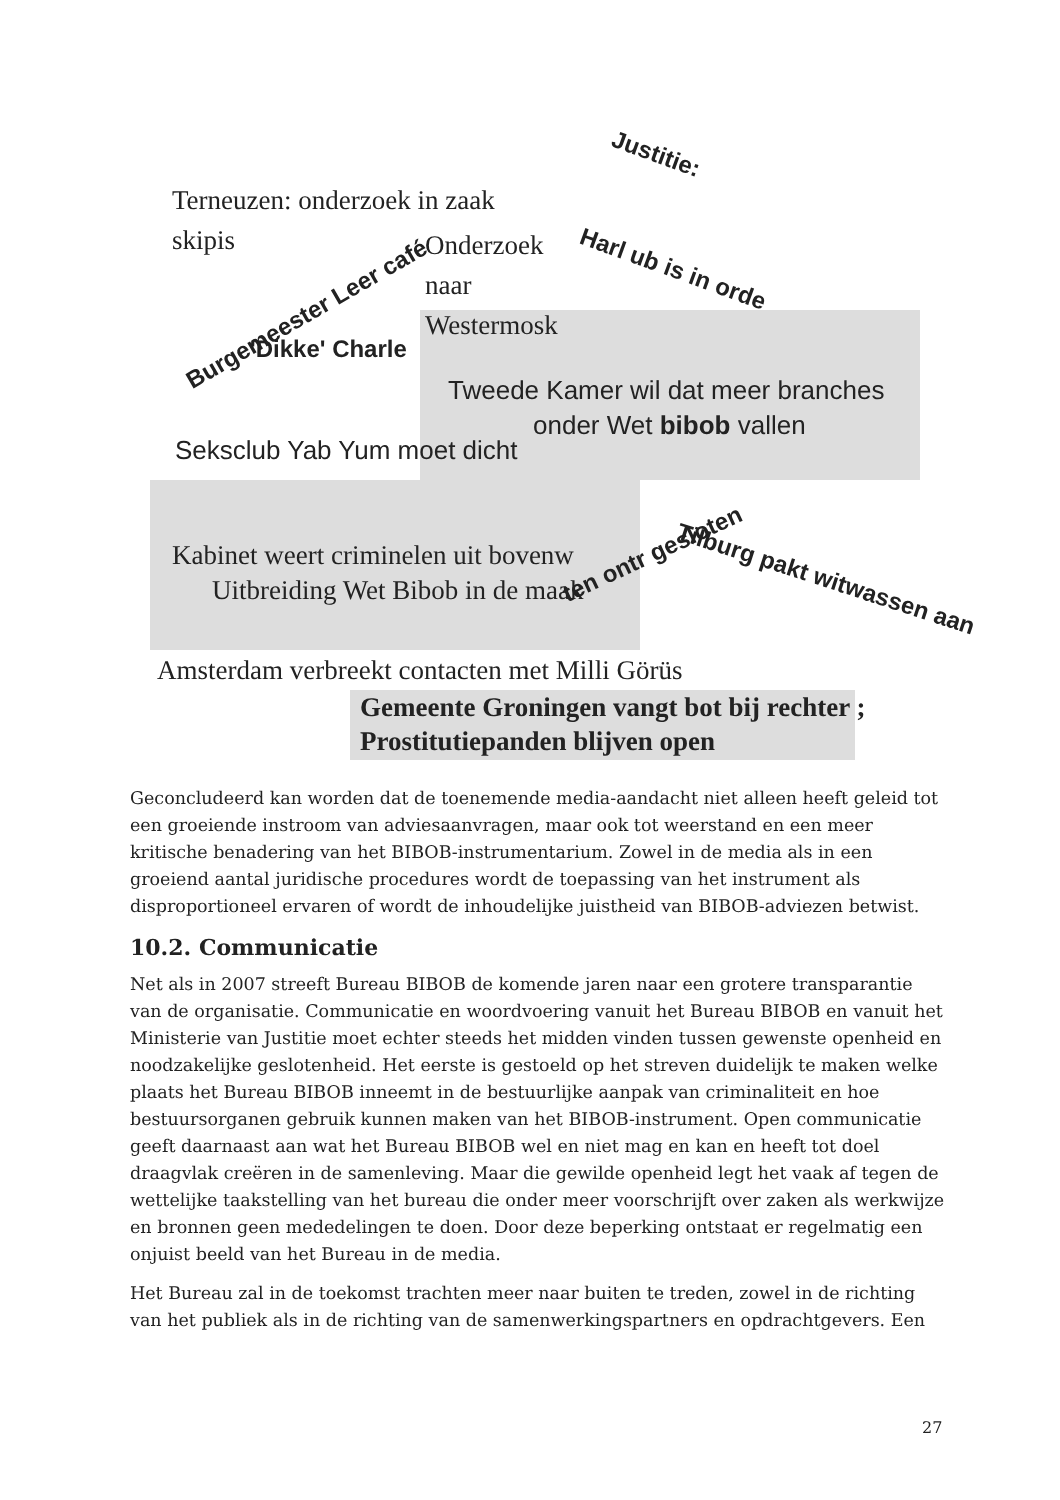Terneuzen: onderzoek in zaak
skipis
Justitie:
Onderzoek
naar
Westermosk
Harl ub is in orde
Burgemeester Leer café
'Dikke' Charle
Tweede Kamer wil dat meer branches
onder Wet bibob vallen
Seksclub Yab Yum moet dicht
Kabinet weert criminelen uit bovenw
Uitbreiding Wet Bibob in de maak
ten ontr gesloten
Tilburg pakt witwassen aan
Amsterdam verbreekt contacten met Milli Görüs
Gemeente Groningen vangt bot bij rechter ;
Prostitutiepanden blijven open
Geconcludeerd kan worden dat de toenemende media-aandacht niet alleen heeft geleid tot een groeiende instroom van adviesaanvragen, maar ook tot weerstand en een meer kritische benadering van het BIBOB-instrumentarium. Zowel in de media als in een groeiend aantal juridische procedures wordt de toepassing van het instrument als disproportioneel ervaren of wordt de inhoudelijke juistheid van BIBOB-adviezen betwist.
10.2. Communicatie
Net als in 2007 streeft Bureau BIBOB de komende jaren naar een grotere transparantie van de organisatie. Communicatie en woordvoering vanuit het Bureau BIBOB en vanuit het Ministerie van Justitie moet echter steeds het midden vinden tussen gewenste openheid en noodzakelijke geslotenheid. Het eerste is gestoeld op het streven duidelijk te maken welke plaats het Bureau BIBOB inneemt in de bestuurlijke aanpak van criminaliteit en hoe bestuursorganen gebruik kunnen maken van het BIBOB-instrument. Open communicatie geeft daarnaast aan wat het Bureau BIBOB wel en niet mag en kan en heeft tot doel draagvlak creëren in de samenleving. Maar die gewilde openheid legt het vaak af tegen de wettelijke taakstelling van het bureau die onder meer voorschrijft over zaken als werkwijze en bronnen geen mededelingen te doen. Door deze beperking ontstaat er regelmatig een onjuist beeld van het Bureau in de media.
Het Bureau zal in de toekomst trachten meer naar buiten te treden, zowel in de richting van het publiek als in de richting van de samenwerkingspartners en opdrachtgevers. Een
27